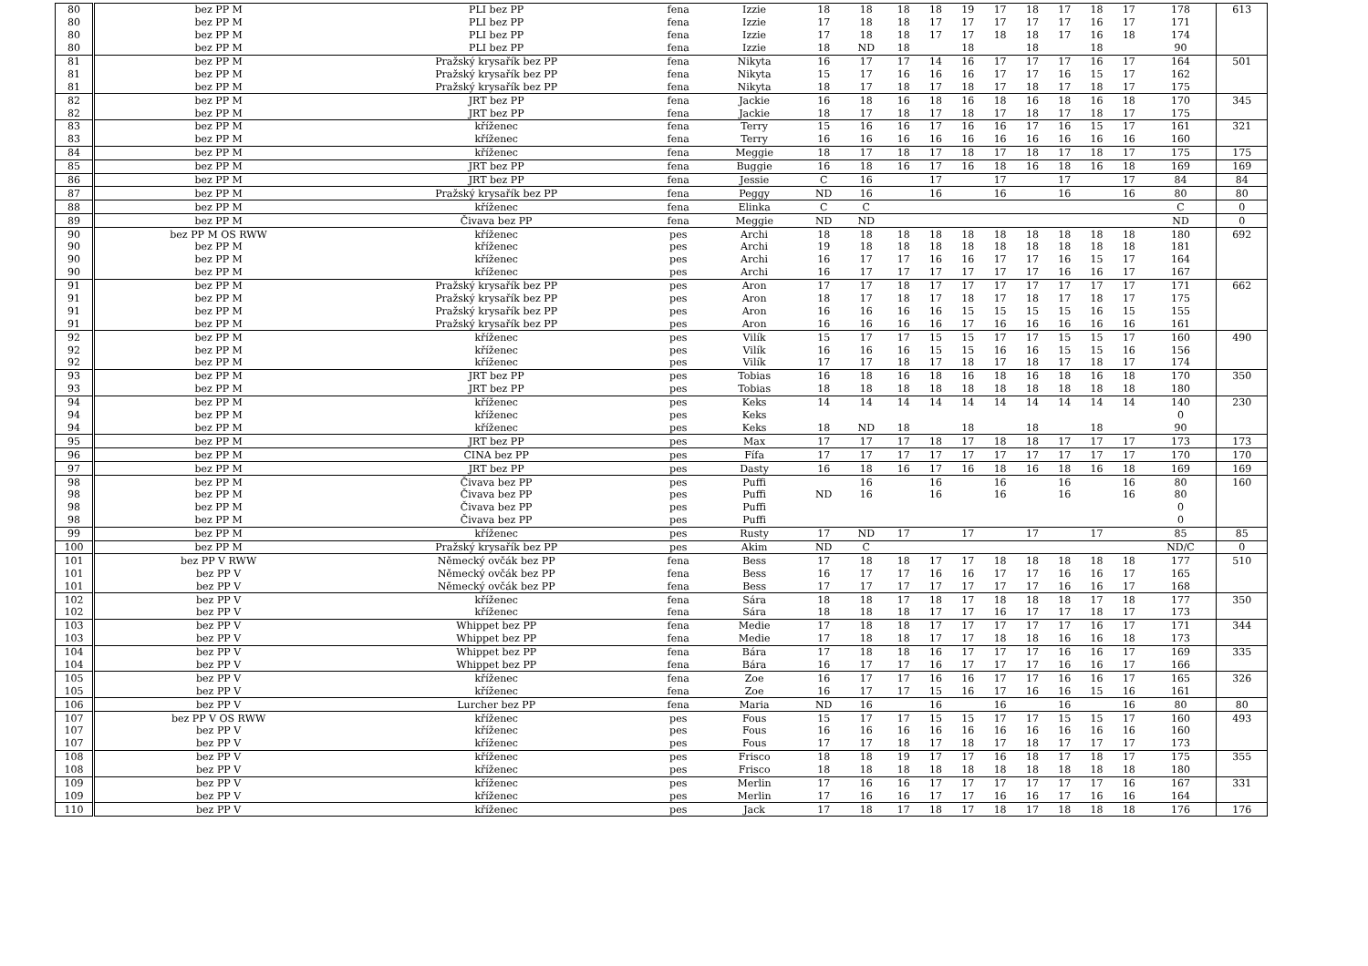| 80 | bez PP M | PLI bez PP | fena | Izzie | 18 | 18 | 18 | 18 | 19 | 17 | 18 | 17 | 18 | 17 | 178 | 613 |
| 80 | bez PP M | PLI bez PP | fena | Izzie | 17 | 18 | 18 | 17 | 17 | 17 | 17 | 17 | 16 | 17 | 171 | |
| 80 | bez PP M | PLI bez PP | fena | Izzie | 17 | 18 | 18 | 17 | 17 | 18 | 18 | 17 | 16 | 18 | 174 | |
| 80 | bez PP M | PLI bez PP | fena | Izzie | 18 | ND | 18 | | 18 | | 18 | | 18 | | 90 | |
| 81 | bez PP M | Pražský krysařík bez PP | fena | Nikyta | 16 | 17 | 17 | 14 | 16 | 17 | 17 | 17 | 16 | 17 | 164 | 501 |
| 81 | bez PP M | Pražský krysařík bez PP | fena | Nikyta | 15 | 17 | 16 | 16 | 16 | 17 | 17 | 16 | 15 | 17 | 162 | |
| 81 | bez PP M | Pražský krysařík bez PP | fena | Nikyta | 18 | 17 | 18 | 17 | 18 | 17 | 18 | 17 | 18 | 17 | 175 | |
| 82 | bez PP M | JRT bez PP | fena | Jackie | 16 | 18 | 16 | 18 | 16 | 18 | 16 | 18 | 16 | 18 | 170 | 345 |
| 82 | bez PP M | JRT bez PP | fena | Jackie | 18 | 17 | 18 | 17 | 18 | 17 | 18 | 17 | 18 | 17 | 175 | |
| 83 | bez PP M | kříženec | fena | Terry | 15 | 16 | 16 | 17 | 16 | 16 | 17 | 16 | 15 | 17 | 161 | 321 |
| 83 | bez PP M | kříženec | fena | Terry | 16 | 16 | 16 | 16 | 16 | 16 | 16 | 16 | 16 | 16 | 160 | |
| 84 | bez PP M | kříženec | fena | Meggie | 18 | 17 | 18 | 17 | 18 | 17 | 18 | 17 | 18 | 17 | 175 | 175 |
| 85 | bez PP M | JRT bez PP | fena | Buggie | 16 | 18 | 16 | 17 | 16 | 18 | 16 | 18 | 16 | 18 | 169 | 169 |
| 86 | bez PP M | JRT bez PP | fena | Jessie | C | 16 | | 17 | | 17 | | 17 | | 17 | 84 | 84 |
| 87 | bez PP M | Pražský krysařík bez PP | fena | Peggy | ND | 16 | | 16 | | 16 | | 16 | | 16 | 80 | 80 |
| 88 | bez PP M | kříženec | fena | Elinka | C | C | | | | | | | | | C | 0 |
| 89 | bez PP M | Čivava bez PP | fena | Meggie | ND | ND | | | | | | | | | ND | 0 |
| 90 | bez PP M OS RWW | kříženec | pes | Archi | 18 | 18 | 18 | 18 | 18 | 18 | 18 | 18 | 18 | 18 | 180 | 692 |
| 90 | bez PP M | kříženec | pes | Archi | 19 | 18 | 18 | 18 | 18 | 18 | 18 | 18 | 18 | 18 | 181 | |
| 90 | bez PP M | kříženec | pes | Archi | 16 | 17 | 17 | 16 | 16 | 17 | 17 | 16 | 15 | 17 | 164 | |
| 90 | bez PP M | kříženec | pes | Archi | 16 | 17 | 17 | 17 | 17 | 17 | 17 | 16 | 16 | 17 | 167 | |
| 91 | bez PP M | Pražský krysařík bez PP | pes | Aron | 17 | 17 | 18 | 17 | 17 | 17 | 17 | 17 | 17 | 17 | 171 | 662 |
| 91 | bez PP M | Pražský krysařík bez PP | pes | Aron | 18 | 17 | 18 | 17 | 18 | 17 | 18 | 17 | 18 | 17 | 175 | |
| 91 | bez PP M | Pražský krysařík bez PP | pes | Aron | 16 | 16 | 16 | 16 | 15 | 15 | 15 | 15 | 16 | 15 | 155 | |
| 91 | bez PP M | Pražský krysařík bez PP | pes | Aron | 16 | 16 | 16 | 16 | 17 | 16 | 16 | 16 | 16 | 16 | 161 | |
| 92 | bez PP M | kříženec | pes | Vilík | 15 | 17 | 17 | 15 | 15 | 17 | 17 | 15 | 15 | 17 | 160 | 490 |
| 92 | bez PP M | kříženec | pes | Vilík | 16 | 16 | 16 | 15 | 15 | 16 | 16 | 15 | 15 | 16 | 156 | |
| 92 | bez PP M | kříženec | pes | Vilík | 17 | 17 | 18 | 17 | 18 | 17 | 18 | 17 | 18 | 17 | 174 | |
| 93 | bez PP M | JRT bez PP | pes | Tobias | 16 | 18 | 16 | 18 | 16 | 18 | 16 | 18 | 16 | 18 | 170 | 350 |
| 93 | bez PP M | JRT bez PP | pes | Tobias | 18 | 18 | 18 | 18 | 18 | 18 | 18 | 18 | 18 | 18 | 180 | |
| 94 | bez PP M | kříženec | pes | Keks | 14 | 14 | 14 | 14 | 14 | 14 | 14 | 14 | 14 | 14 | 140 | 230 |
| 94 | bez PP M | kříženec | pes | Keks | | | | | | | | | | | 0 | |
| 94 | bez PP M | kříženec | pes | Keks | 18 | ND | 18 | | 18 | | 18 | | 18 | | 90 | |
| 95 | bez PP M | JRT bez PP | pes | Max | 17 | 17 | 17 | 18 | 17 | 18 | 18 | 17 | 17 | 17 | 173 | 173 |
| 96 | bez PP M | CINA bez PP | pes | Fífa | 17 | 17 | 17 | 17 | 17 | 17 | 17 | 17 | 17 | 17 | 170 | 170 |
| 97 | bez PP M | JRT bez PP | pes | Dasty | 16 | 18 | 16 | 17 | 16 | 18 | 16 | 18 | 16 | 18 | 169 | 169 |
| 98 | bez PP M | Čivava bez PP | pes | Puffi | | 16 | | 16 | | 16 | | 16 | | 16 | 80 | 160 |
| 98 | bez PP M | Čivava bez PP | pes | Puffi | ND | 16 | | 16 | | 16 | | 16 | | 16 | 80 | |
| 98 | bez PP M | Čivava bez PP | pes | Puffi | | | | | | | | | | | 0 | |
| 98 | bez PP M | Čivava bez PP | pes | Puffi | | | | | | | | | | | 0 | |
| 99 | bez PP M | kříženec | pes | Rusty | 17 | ND | 17 | | 17 | | 17 | | 17 | | 85 | 85 |
| 100 | bez PP M | Pražský krysařík bez PP | pes | Akim | ND | C | | | | | | | | | ND/C | 0 |
| 101 | bez PP V RWW | Německý ovčák bez PP | fena | Bess | 17 | 18 | 18 | 17 | 17 | 18 | 18 | 18 | 18 | 18 | 177 | 510 |
| 101 | bez PP V | Německý ovčák bez PP | fena | Bess | 16 | 17 | 17 | 16 | 16 | 17 | 17 | 16 | 16 | 17 | 165 | |
| 101 | bez PP V | Německý ovčák bez PP | fena | Bess | 17 | 17 | 17 | 17 | 17 | 17 | 17 | 16 | 16 | 17 | 168 | |
| 102 | bez PP V | kříženec | fena | Sára | 18 | 18 | 17 | 18 | 17 | 18 | 18 | 18 | 17 | 18 | 177 | 350 |
| 102 | bez PP V | kříženec | fena | Sára | 18 | 18 | 18 | 17 | 17 | 16 | 17 | 17 | 18 | 17 | 173 | |
| 103 | bez PP V | Whippet bez PP | fena | Medie | 17 | 18 | 18 | 17 | 17 | 17 | 17 | 17 | 16 | 17 | 171 | 344 |
| 103 | bez PP V | Whippet bez PP | fena | Medie | 17 | 18 | 18 | 17 | 17 | 18 | 18 | 16 | 16 | 18 | 173 | |
| 104 | bez PP V | Whippet bez PP | fena | Bára | 17 | 18 | 18 | 16 | 17 | 17 | 17 | 16 | 16 | 17 | 169 | 335 |
| 104 | bez PP V | Whippet bez PP | fena | Bára | 16 | 17 | 17 | 16 | 17 | 17 | 17 | 16 | 16 | 17 | 166 | |
| 105 | bez PP V | kříženec | fena | Zoe | 16 | 17 | 17 | 16 | 16 | 17 | 17 | 16 | 16 | 17 | 165 | 326 |
| 105 | bez PP V | kříženec | fena | Zoe | 16 | 17 | 17 | 15 | 16 | 17 | 16 | 16 | 15 | 16 | 161 | |
| 106 | bez PP V | Lurcher bez PP | fena | Maria | ND | 16 | | 16 | | 16 | | 16 | | 16 | 80 | 80 |
| 107 | bez PP V OS RWW | kříženec | pes | Fous | 15 | 17 | 17 | 15 | 15 | 17 | 17 | 15 | 15 | 17 | 160 | 493 |
| 107 | bez PP V | kříženec | pes | Fous | 16 | 16 | 16 | 16 | 16 | 16 | 16 | 16 | 16 | 16 | 160 | |
| 107 | bez PP V | kříženec | pes | Fous | 17 | 17 | 18 | 17 | 18 | 17 | 18 | 17 | 17 | 17 | 173 | |
| 108 | bez PP V | kříženec | pes | Frisco | 18 | 18 | 19 | 17 | 17 | 16 | 18 | 17 | 18 | 17 | 175 | 355 |
| 108 | bez PP V | kříženec | pes | Frisco | 18 | 18 | 18 | 18 | 18 | 18 | 18 | 18 | 18 | 18 | 180 | |
| 109 | bez PP V | kříženec | pes | Merlin | 17 | 16 | 16 | 17 | 17 | 17 | 17 | 17 | 17 | 16 | 167 | 331 |
| 109 | bez PP V | kříženec | pes | Merlin | 17 | 16 | 16 | 17 | 17 | 16 | 16 | 17 | 16 | 16 | 164 | |
| 110 | bez PP V | kříženec | pes | Jack | 17 | 18 | 17 | 18 | 17 | 18 | 17 | 18 | 18 | 18 | 176 | 176 |